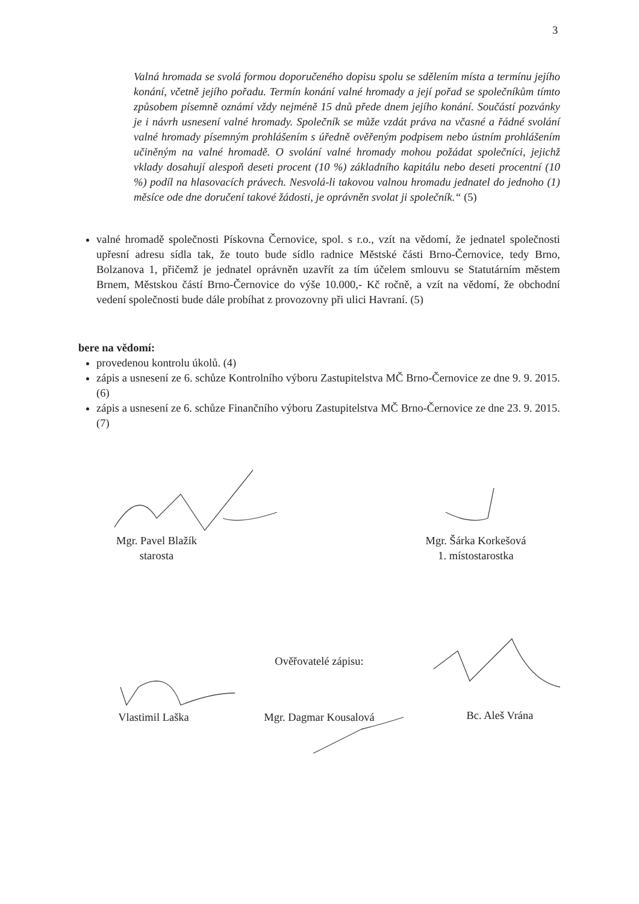3
Valná hromada se svolá formou doporučeného dopisu spolu se sdělením místa a termínu jejího konání, včetně jejího pořadu. Termín konání valné hromady a její pořad se společníkům tímto způsobem písemně oznámí vždy nejméně 15 dnů přede dnem jejího konání. Součástí pozvánky je i návrh usnesení valné hromady. Společník se může vzdát práva na včasné a řádné svolání valné hromady písemným prohlášením s úředně ověřeným podpisem nebo ústním prohlášením učiněným na valné hromadě. O svolání valné hromady mohou požádat společníci, jejichž vklady dosahují alespoň deseti procent (10 %) základního kapitálu nebo deseti procentní (10 %) podíl na hlasovacích právech. Nesvolá-li takovou valnou hromadu jednatel do jednoho (1) měsíce ode dne doručení takové žádosti, je oprávněn svolat ji společník.“ (5)
valné hromadě společnosti Pískovna Černovice, spol. s r.o., vzít na vědomí, že jednatel společnosti upřesní adresu sídla tak, že touto bude sídlo radnice Městské části Brno-Černovice, tedy Brno, Bolzanova 1, přičemž je jednatel oprávněn uzavřít za tím účelem smlouvu se Statutárním městem Brnem, Městskou částí Brno-Černovice do výše 10.000,- Kč ročně, a vzít na vědomí, že obchodní vedení společnosti bude dále probíhat z provozovny při ulici Havraní. (5)
bere na vědomí:
provedenou kontrolu úkolů. (4)
zápis a usnesení ze 6. schůze Kontrolního výboru Zastupitelstva MČ Brno-Černovice ze dne 9. 9. 2015. (6)
zápis a usnesení ze 6. schůze Finančního výboru Zastupitelstva MČ Brno-Černovice ze dne 23. 9. 2015. (7)
Mgr. Pavel Blažík
starosta
Mgr. Šárka Korkešová
1. místostarostka
Ověřovatelé zápisu:
Vlastimil Laška
Mgr. Dagmar Kousalová
Bc. Aleš Vrána